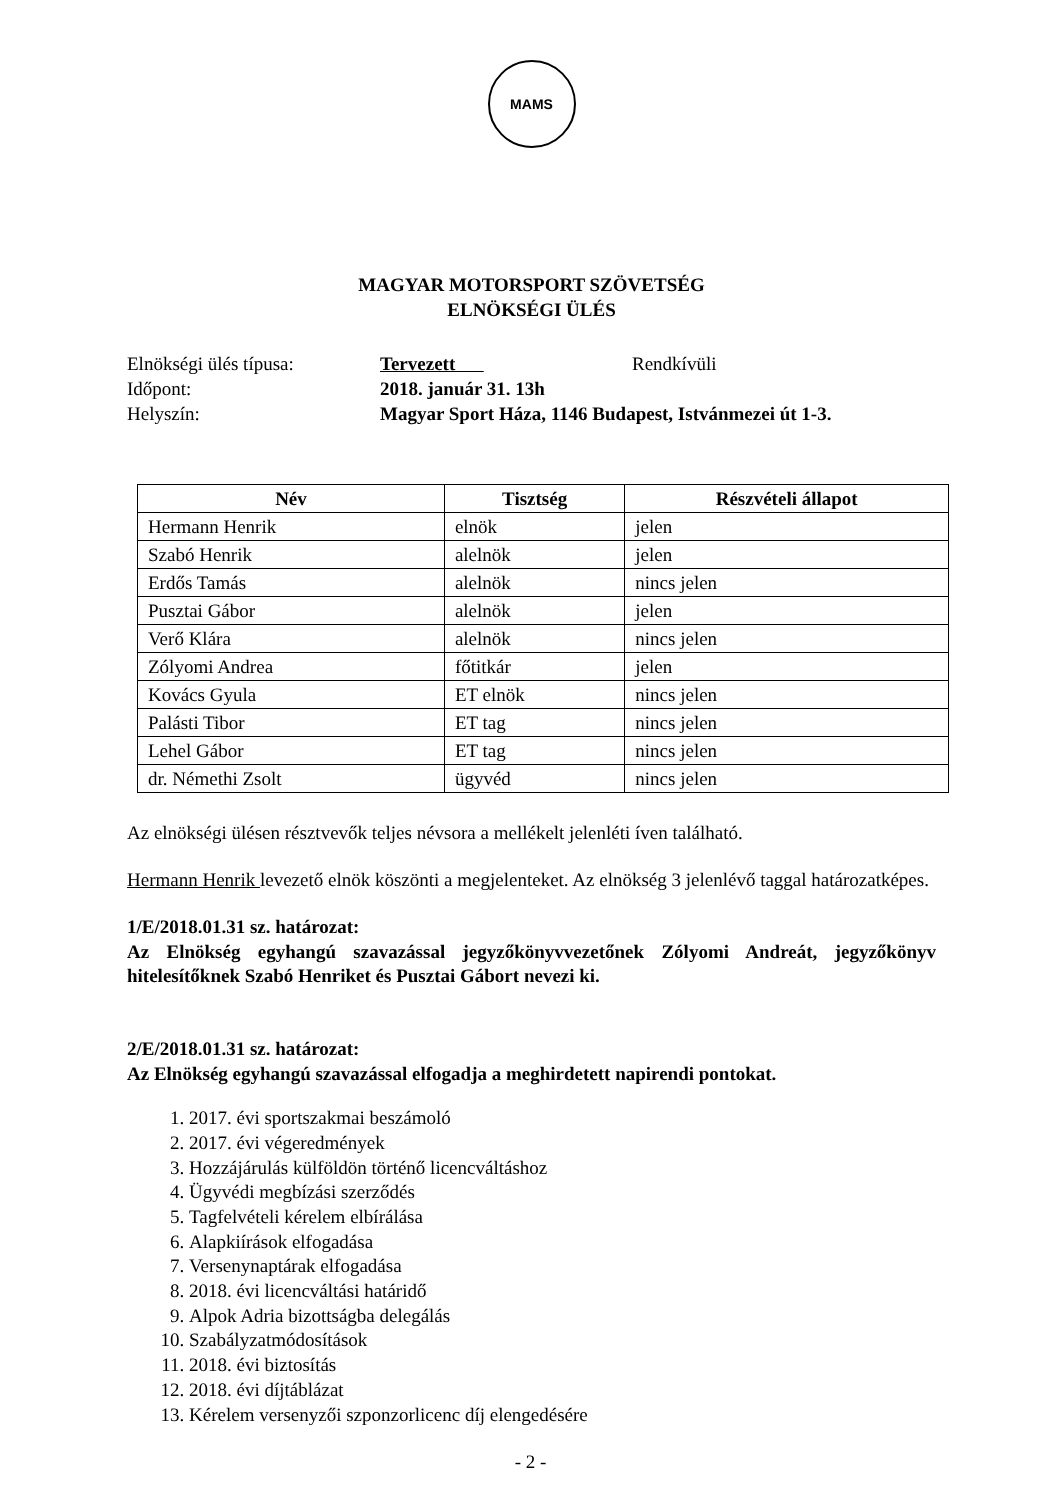MAMS
MAGYAR MOTORSPORT SZÖVETSÉG
ELNÖKSÉGI ÜLÉS
Elnökségi ülés típusa:
Tervezett
Rendkívüli
Időpont:
2018. január 31. 13h
Helyszín:
Magyar Sport Háza, 1146 Budapest, Istvánmezei út 1-3.
| Név | Tisztség | Részvételi állapot |
| --- | --- | --- |
| Hermann Henrik | elnök | jelen |
| Szabó Henrik | alelnök | jelen |
| Erdős Tamás | alelnök | nincs jelen |
| Pusztai Gábor | alelnök | jelen |
| Verő Klára | alelnök | nincs jelen |
| Zólyomi Andrea | főtitkár | jelen |
| Kovács Gyula | ET elnök | nincs jelen |
| Palásti Tibor | ET tag | nincs jelen |
| Lehel Gábor | ET tag | nincs jelen |
| dr. Némethi Zsolt | ügyvéd | nincs jelen |
Az elnökségi ülésen résztvevők teljes névsora a mellékelt jelenléti íven található.
Hermann Henrik levezető elnök köszönti a megjelenteket. Az elnökség 3 jelenlévő taggal határozatképes.
1/E/2018.01.31 sz. határozat:
Az Elnökség egyhangú szavazással jegyzőkönyvvezetőnek Zólyomi Andreát, jegyzőkönyv hitelesítőknek Szabó Henriket és Pusztai Gábort nevezi ki.
2/E/2018.01.31 sz. határozat:
Az Elnökség egyhangú szavazással elfogadja a meghirdetett napirendi pontokat.
1. 2017. évi sportszakmai beszámoló
2. 2017. évi végeredmények
3. Hozzájárulás külföldön történő licencváltáshoz
4. Ügyvédi megbízási szerződés
5. Tagfelvételi kérelem elbírálása
6. Alapkiírások elfogadása
7. Versenynaptárak elfogadása
8. 2018. évi licencváltási határidő
9. Alpok Adria bizottságba delegálás
10. Szabályzatmódosítások
11. 2018. évi biztosítás
12. 2018. évi díjtáblázat
13. Kérelem versenyzői szponzorlicenc díj elengedésére
- 2 -